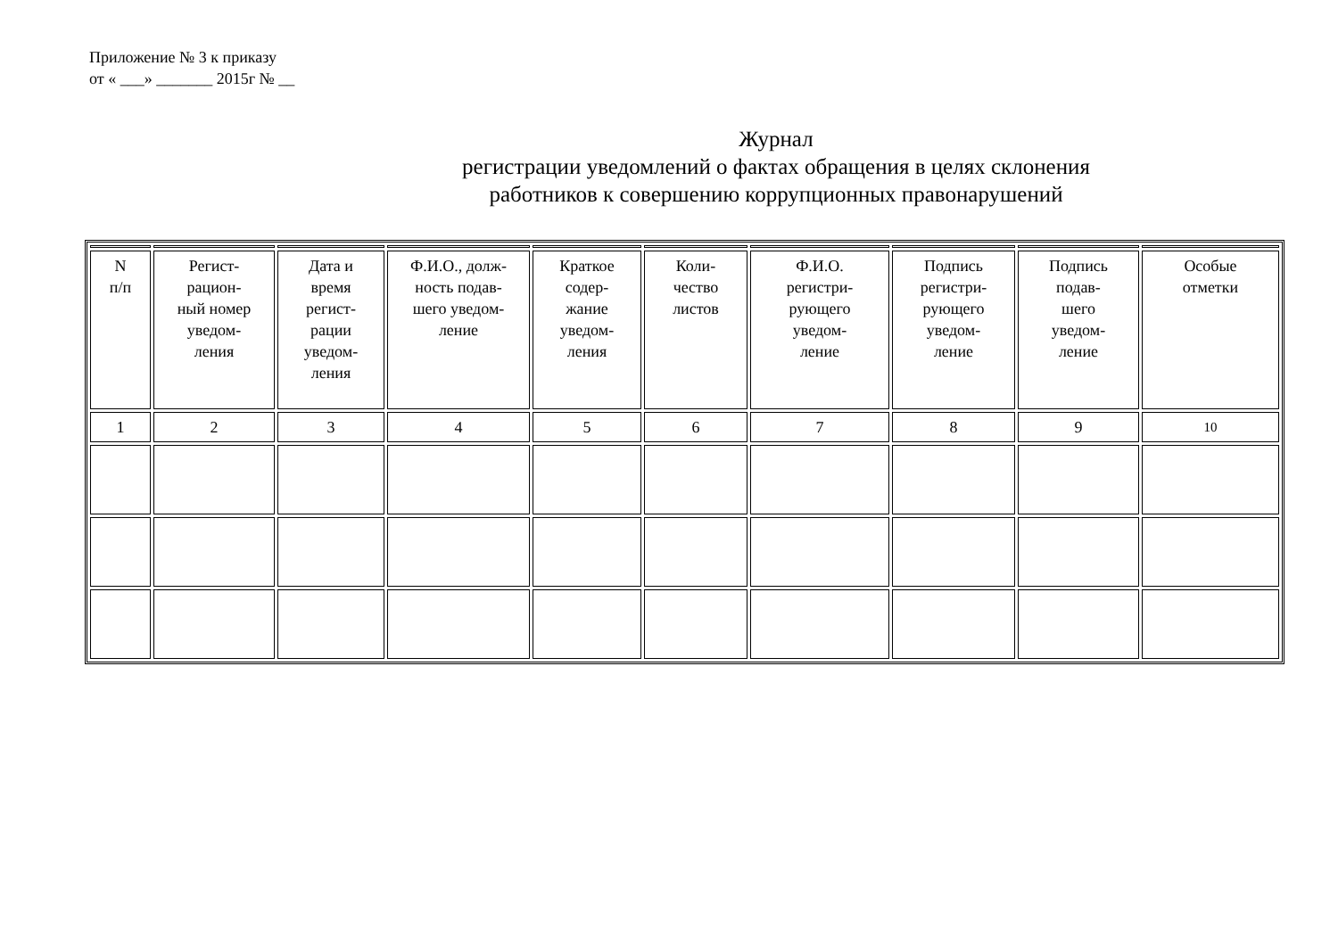Приложение № 3 к приказу
от « ___» _______ 2015г № __
Журнал
регистрации уведомлений о фактах обращения в целях склонения
работников к совершению коррупционных правонарушений
| N п/п | Регист- рацион- ный номер уведом- ления | Дата и время регист- рации уведом- ления | Ф.И.О., долж- ность подав- шего уведом- ление | Краткое содер- жание уведом- ления | Коли- чество листов | Ф.И.О. регистри- рующего уведом- ление | Подпись регистри- рующего уведом- ление | Подпись подав- шего уведом- ление | Особые отметки |
| 1 | 2 | 3 | 4 | 5 | 6 | 7 | 8 | 9 | 10 |